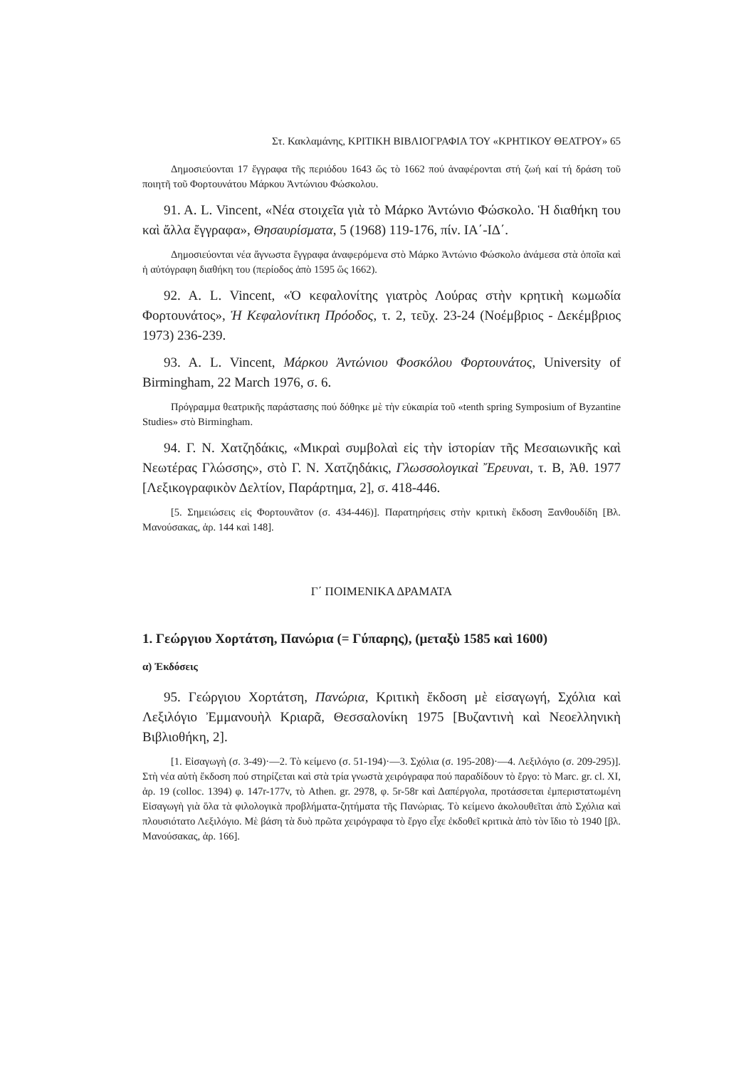Στ. Κακλαμάνης, ΚΡΙΤΙΚΗ ΒΙΒΛΙΟΓΡΑΦΙΑ ΤΟΥ «ΚΡΗΤΙΚΟΥ ΘΕΑΤΡΟΥ» 65
Δημοσιεύονται 17 ἔγγραφα τῆς περιόδου 1643 ὥς τὸ 1662 πού ἀναφέρονται στή ζωή καί τή δράση τοῦ ποιητῆ τοῦ Φορτουνάτου Μάρκου Ἀντώνιου Φώσκολου.
91. A. L. Vincent, «Νέα στοιχεῖα γιὰ τὸ Μάρκο Ἀντώνιο Φώσκολο. Ἡ διαθήκη του καὶ ἄλλα ἔγγραφα», Θησαυρίσματα, 5 (1968) 119-176, πίν. ΙΑ΄-ΙΔ΄.
Δημοσιεύονται νέα ἄγνωστα ἔγγραφα ἀναφερόμενα στὸ Μάρκο Ἀντώνιο Φώσκολο ἀνάμεσα στὰ ὁποῖα καὶ ἡ αὐτόγραφη διαθήκη του (περίοδος ἀπὸ 1595 ὥς 1662).
92. A. L. Vincent, «Ὁ κεφαλονίτης γιατρὸς Λούρας στὴν κρητικὴ κωμωδία Φορτουνάτος», Ἡ Κεφαλονίτικη Πρόοδος, τ. 2, τεῦχ. 23-24 (Νοέμβριος - Δεκέμβριος 1973) 236-239.
93. A. L. Vincent, Μάρκου Ἀντώνιου Φοσκόλου Φορτουνάτος, University of Birmingham, 22 March 1976, σ. 6.
Πρόγραμμα θεατρικῆς παράστασης πού δόθηκε μὲ τὴν εὐκαιρία τοῦ «tenth spring Symposium of Byzantine Studies» στὸ Birmingham.
94. Γ. Ν. Χατζηδάκις, «Μικραὶ συμβολαὶ εἰς τὴν ἱστορίαν τῆς Μεσαιωνικῆς καὶ Νεωτέρας Γλώσσης», στὸ Γ. Ν. Χατζηδάκις, Γλωσσολογικαὶ Ἔρευναι, τ. Β, Ἀθ. 1977 [Λεξικογραφικὸν Δελτίον, Παράρτημα, 2], σ. 418-446.
[5. Σημειώσεις εἰς Φορτουνᾶτον (σ. 434-446)]. Παρατηρήσεις στὴν κριτικὴ ἔκδοση Ξανθουδίδη [Βλ. Μανούσακας, ἀρ. 144 καὶ 148].
Γ΄ ΠΟΙΜΕΝΙΚΑ ΔΡΑΜΑΤΑ
1. Γεώργιου Χορτάτση, Πανώρια (= Γύπαρης), (μεταξὺ 1585 καὶ 1600)
α) Ἐκδόσεις
95. Γεώργιου Χορτάτση, Πανώρια, Κριτικὴ ἔκδοση μὲ εἰσαγωγή, Σχόλια καὶ Λεξιλόγιο Ἐμμανουὴλ Κριαρᾶ, Θεσσαλονίκη 1975 [Βυζαντινὴ καὶ Νεοελληνικὴ Βιβλιοθήκη, 2].
[1. Εἰσαγωγὴ (σ. 3-49)·—2. Τὸ κείμενο (σ. 51-194)·—3. Σχόλια (σ. 195-208)·—4. Λεξιλόγιο (σ. 209-295)]. Στὴ νέα αὐτὴ ἔκδοση πού στηρίζεται καὶ στὰ τρία γνωστὰ χειρόγραφα πού παραδίδουν τὸ ἔργο: τὸ Marc. gr. cl. XI, ἀρ. 19 (colloc. 1394) φ. 147r-177v, τὸ Athen. gr. 2978, φ. 5r-58r καὶ Δαπέργολα, προτάσσεται ἐμπεριστατωμένη Εἰσαγωγὴ γιὰ ὅλα τὰ φιλολογικὰ προβλήματα-ζητήματα τῆς Πανώριας. Τὸ κείμενο ἀκολουθεῖται ἀπὸ Σχόλια καὶ πλουσιότατο Λεξιλόγιο. Μὲ βάση τὰ δυὸ πρῶτα χειρόγραφα τὸ ἔργο εἶχε ἐκδοθεῖ κριτικὰ ἀπὸ τὸν ἴδιο τὸ 1940 [βλ. Μανούσακας, ἀρ. 166].